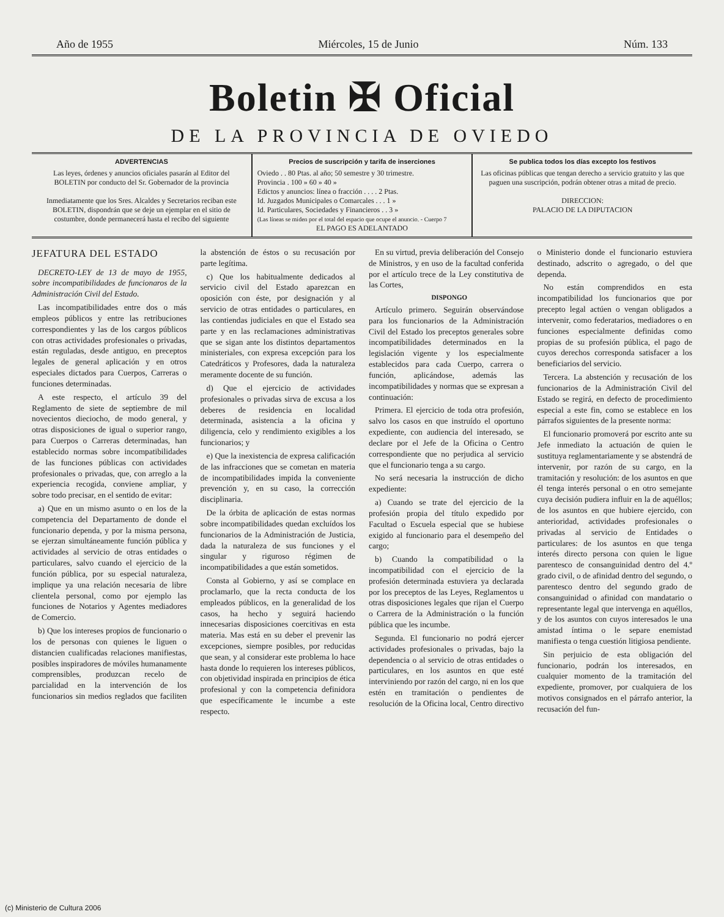Año de 1955 Miércoles, 15 de Junio Núm. 133
Boletin ✠ Oficial
DE LA PROVINCIA DE OVIEDO
ADVERTENCIAS
Las leyes, órdenes y anuncios oficiales pasarán al Editor del BOLETIN por conducto del Sr. Gobernador de la provincia
Inmediatamente que los Sres. Alcaldes y Secretarios reciban este BOLETIN, dispondrán que se deje un ejemplar en el sitio de costumbre, donde permanecerá hasta el recibo del siguiente
Precios de suscripción y tarifa de inserciones
Oviedo . . 80 Ptas. al año; 50 semestre y 30 trimestre.
Provincia . 100 » 60 » 40 »
Edictos y anuncios: línea o fracción . . . . 2 Ptas.
Id. Juzgados Municipales o Comarcales . . . 1 »
Id. Particulares, Sociedades y Financieros . . 3 »
(Las líneas se miden por el total del espacio que ocupe el anuncio. - Cuerpo 7
EL PAGO ES ADELANTADO
Se publica todos los días excepto los festivos
Las oficinas públicas que tengan derecho a servicio gratuito y las que paguen una suscripción, podrán obtener otras a mitad de precio.
DIRECCION:
PALACIO DE LA DIPUTACION
JEFATURA DEL ESTADO
DECRETO-LEY de 13 de mayo de 1955, sobre incompatibilidades de funcionaros de la Administración Civil del Estado.
Las incompatibilidades entre dos o más empleos públicos y entre las retribuciones correspondientes y las de los cargos públicos con otras actividades profesionales o privadas, están reguladas, desde antiguo, en preceptos legales de general aplicación y en otros especiales dictados para Cuerpos, Carreras o funciones determinadas.
A este respecto, el artículo 39 del Reglamento de siete de septiembre de mil novecientos dieciocho, de modo general, y otras disposiciones de igual o superior rango, para Cuerpos o Carreras determinadas, han establecido normas sobre incompatibilidades de las funciones públicas con actividades profesionales o privadas, que, con arreglo a la experiencia recogida, conviene ampliar, y sobre todo precisar, en el sentido de evitar:
a) Que en un mismo asunto o en los de la competencia del Departamento de donde el funcionario dependa, y por la misma persona, se ejerzan simultáneamente función pública y actividades al servicio de otras entidades o particulares, salvo cuando el ejercicio de la función pública, por su especial naturaleza, implique ya una relación necesaria de libre clientela personal, como por ejemplo las funciones de Notarios y Agentes mediadores de Comercio.
b) Que los intereses propios de funcionario o los de personas con quienes le liguen o distancien cualificadas relaciones manifiestas, posibles inspiradores de móviles humanamente comprensibles, produzcan recelo de parcialidad en la intervención de los funcionarios sin medios reglados que faciliten la abstención de éstos o su recusación por parte legítima.
c) Que los habitualmente dedicados al servicio civil del Estado aparezcan en oposición con éste, por designación y al servicio de otras entidades o particulares, en las contiendas judiciales en que el Estado sea parte y en las reclamaciones administrativas que se sigan ante los distintos departamentos ministeriales, con expresa excepción para los Catedráticos y Profesores, dada la naturaleza meramente docente de su función.
d) Que el ejercicio de actividades profesionales o privadas sirva de excusa a los deberes de residencia en localidad determinada, asistencia a la oficina y diligencia, celo y rendimiento exigibles a los funcionarios; y
e) Que la inexistencia de expresa calificación de las infracciones que se cometan en materia de incompatibilidades impida la conveniente prevención y, en su caso, la corrección disciplinaria.
De la órbita de aplicación de estas normas sobre incompatibilidades quedan excluídos los funcionarios de la Administración de Justicia, dada la naturaleza de sus funciones y el singular y riguroso régimen de incompatibilidades a que están sometidos.
Consta al Gobierno, y así se complace en proclamarlo, que la recta conducta de los empleados públicos, en la generalidad de los casos, ha hecho y seguirá haciendo innecesarias disposiciones coercitivas en esta materia. Mas está en su deber el prevenir las excepciones, siempre posibles, por reducidas que sean, y al considerar este problema lo hace hasta donde lo requieren los intereses públicos, con objetividad inspirada en principios de ética profesional y con la competencia definidora que específicamente le incumbe a este respecto.
En su virtud, previa deliberación del Consejo de Ministros, y en uso de la facultad conferida por el artículo trece de la Ley constitutiva de las Cortes,
DISPONGO
Artículo primero. Seguirán observándose para los funcionarios de la Administración Civil del Estado los preceptos generales sobre incompatibilidades determinados en la legislación vigente y los especialmente establecidos para cada Cuerpo, carrera o función, aplicándose, además las incompatibilidades y normas que se expresan a continuación:
Primera. El ejercicio de toda otra profesión, salvo los casos en que instruído el oportuno expediente, con audiencia del interesado, se declare por el Jefe de la Oficina o Centro correspondiente que no perjudica al servicio que el funcionario tenga a su cargo.
No será necesaria la instrucción de dicho expediente:
a) Cuando se trate del ejercicio de la profesión propia del título expedido por Facultad o Escuela especial que se hubiese exigido al funcionario para el desempeño del cargo;
b) Cuando la compatibilidad o la incompatibilidad con el ejercicio de la profesión determinada estuviera ya declarada por los preceptos de las Leyes, Reglamentos u otras disposiciones legales que rijan el Cuerpo o Carrera de la Administración o la función pública que les incumbe.
Segunda. El funcionario no podrá ejercer actividades profesionales o privadas, bajo la dependencia o al servicio de otras entidades o particulares, en los asuntos en que esté interviniendo por razón del cargo, ni en los que estén en tramitación o pendientes de resolución de la Oficina local, Centro directivo o Ministerio donde el funcionario estuviera destinado, adscrito o agregado, o del que dependa.
No están comprendidos en esta incompatibilidad los funcionarios que por precepto legal actúen o vengan obligados a intervenir, como federatarios, mediadores o en funciones especialmente definidas como propias de su profesión pública, el pago de cuyos derechos corresponda satisfacer a los beneficiarios del servicio.
Tercera. La abstención y recusación de los funcionarios de la Administración Civil del Estado se regirá, en defecto de procedimiento especial a este fin, como se establece en los párrafos siguientes de la presente norma:
El funcionario promoverá por escrito ante su Jefe inmediato la actuación de quien le sustituya reglamentariamente y se abstendrá de intervenir, por razón de su cargo, en la tramitación y resolución: de los asuntos en que él tenga interés personal o en otro semejante cuya decisión pudiera influir en la de aquéllos; de los asuntos en que hubiere ejercido, con anterioridad, actividades profesionales o privadas al servicio de Entidades o particulares: de los asuntos en que tenga interés directo persona con quien le ligue parentesco de consanguinidad dentro del 4.º grado civil, o de afinidad dentro del segundo, o parentesco dentro del segundo grado de consanguinidad o afinidad con mandatario o representante legal que intervenga en aquéllos, y de los asuntos con cuyos interesados le una amistad íntima o le separe enemistad manifiesta o tenga cuestión litigiosa pendiente.
Sin perjuicio de esta obligación del funcionario, podrán los interesados, en cualquier momento de la tramitación del expediente, promover, por cualquiera de los motivos consignados en el párrafo anterior, la recusación del fun-
(c) Ministerio de Cultura 2006